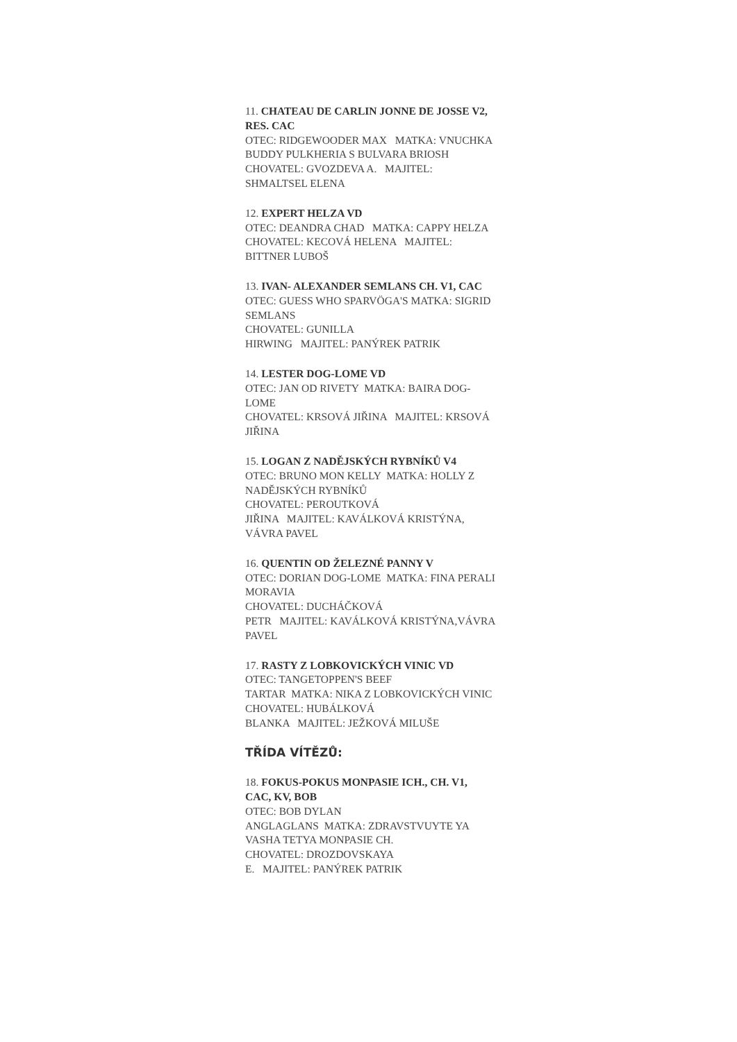11. CHATEAU DE CARLIN JONNE DE JOSSE V2, RES. CAC
OTEC: RIDGEWOODER MAX MATKA: VNUCHKA BUDDY PULKHERIA S BULVARA BRIOSH
CHOVATEL: GVOZDEVA A. MAJITEL: SHMALTSEL ELENA
12. EXPERT HELZA VD
OTEC: DEANDRA CHAD MATKA: CAPPY HELZA
CHOVATEL: KECOVÁ HELENA MAJITEL: BITTNER LUBOŠ
13. IVAN- ALEXANDER SEMLANS CH. V1, CAC
OTEC: GUESS WHO SPARVÖGA'S MATKA: SIGRID SEMLANS
CHOVATEL: GUNILLA
HIRWING MAJITEL: PANÝREK PATRIK
14. LESTER DOG-LOME VD
OTEC: JAN OD RIVETY MATKA: BAIRA DOG-LOME
CHOVATEL: KRSOVÁ JIŘINA MAJITEL: KRSOVÁ JIŘINA
15. LOGAN Z NADĚJSKÝCH RYBNÍKŮ V4
OTEC: BRUNO MON KELLY MATKA: HOLLY Z NADĚJSKÝCH RYBNÍKŮ
CHOVATEL: PEROUTKOVÁ
JIŘINA MAJITEL: KAVÁLKOVÁ KRISTÝNA, VÁVRA PAVEL
16. QUENTIN OD ŽELEZNÉ PANNY V
OTEC: DORIAN DOG-LOME MATKA: FINA PERALI MORAVIA
CHOVATEL: DUCHÁČKOVÁ
PETR MAJITEL: KAVÁLKOVÁ KRISTÝNA,VÁVRA PAVEL
17. RASTY Z LOBKOVICKÝCH VINIC VD
OTEC: TANGETOPPEN'S BEEF
TARTAR MATKA: NIKA Z LOBKOVICKÝCH VINIC
CHOVATEL: HUBÁLKOVÁ
BLANKA MAJITEL: JEŽKOVÁ MILUŠE
TŘÍDA VÍTĚZŮ:
18. FOKUS-POKUS MONPASIE ICH., CH. V1, CAC, KV, BOB
OTEC: BOB DYLAN
ANGLAGLANS MATKA: ZDRAVSTVUYTE YA VASHA TETYA MONPASIE CH.
CHOVATEL: DROZDOVSKAYA
E. MAJITEL: PANÝREK PATRIK